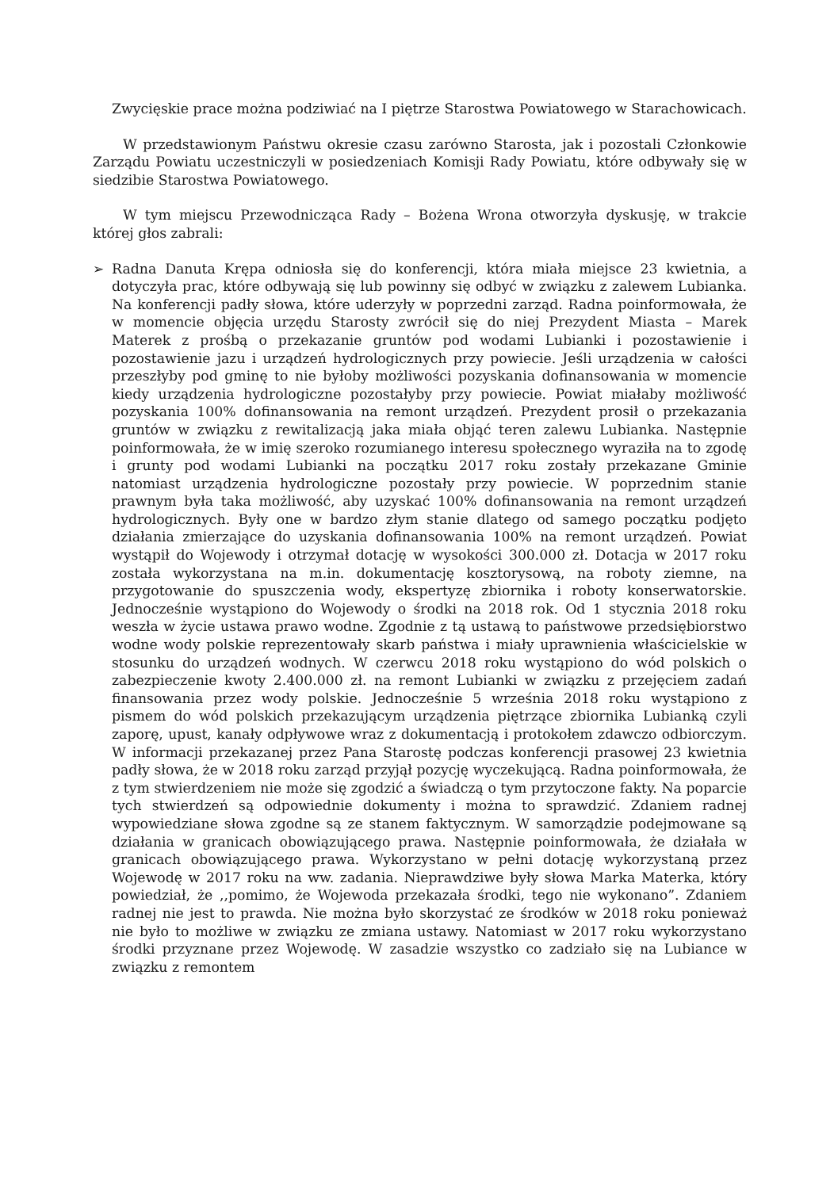Zwycięskie prace można podziwiać na I piętrze Starostwa Powiatowego w Starachowicach.
W przedstawionym Państwu okresie czasu zarówno Starosta, jak i pozostali Członkowie Zarządu Powiatu uczestniczyli w posiedzeniach Komisji Rady Powiatu, które odbywały się w siedzibie Starostwa Powiatowego.
W tym miejscu Przewodnicząca Rady – Bożena Wrona otworzyła dyskusję, w trakcie której głos zabrali:
➢ Radna Danuta Krępa odniosła się do konferencji, która miała miejsce 23 kwietnia, a dotyczyła prac, które odbywają się lub powinny się odbyć w związku z zalewem Lubianka. Na konferencji padły słowa, które uderzyły w poprzedni zarząd. Radna poinformowała, że w momencie objęcia urzędu Starosty zwrócił się do niej Prezydent Miasta – Marek Materek z prośbą o przekazanie gruntów pod wodami Lubianki i pozostawienie i pozostawienie jazu i urządzeń hydrologicznych przy powiecie. Jeśli urządzenia w całości przeszłyby pod gminę to nie byłoby możliwości pozyskania dofinansowania w momencie kiedy urządzenia hydrologiczne pozostałyby przy powiecie. Powiat miałaby możliwość pozyskania 100% dofinansowania na remont urządzeń. Prezydent prosił o przekazania gruntów w związku z rewitalizacją jaka miała objąć teren zalewu Lubianka. Następnie poinformowała, że w imię szeroko rozumianego interesu społecznego wyraziła na to zgodę i grunty pod wodami Lubianki na początku 2017 roku zostały przekazane Gminie natomiast urządzenia hydrologiczne pozostały przy powiecie. W poprzednim stanie prawnym była taka możliwość, aby uzyskać 100% dofinansowania na remont urządzeń hydrologicznych. Były one w bardzo złym stanie dlatego od samego początku podjęto działania zmierzające do uzyskania dofinansowania 100% na remont urządzeń. Powiat wystąpił do Wojewody i otrzymał dotację w wysokości 300.000 zł. Dotacja w 2017 roku została wykorzystana na m.in. dokumentację kosztorysową, na roboty ziemne, na przygotowanie do spuszczenia wody, ekspertyzę zbiornika i roboty konserwatorskie. Jednocześnie wystąpiono do Wojewody o środki na 2018 rok. Od 1 stycznia 2018 roku weszła w życie ustawa prawo wodne. Zgodnie z tą ustawą to państwowe przedsiębiorstwo wodne wody polskie reprezentowały skarb państwa i miały uprawnienia właścicielskie w stosunku do urządzeń wodnych. W czerwcu 2018 roku wystąpiono do wód polskich o zabezpieczenie kwoty 2.400.000 zł. na remont Lubianki w związku z przejęciem zadań finansowania przez wody polskie. Jednocześnie 5 września 2018 roku wystąpiono z pismem do wód polskich przekazującym urządzenia piętrzące zbiornika Lubianką czyli zaporę, upust, kanały odpływowe wraz z dokumentacją i protokołem zdawczo odbiorczym. W informacji przekazanej przez Pana Starostę podczas konferencji prasowej 23 kwietnia padły słowa, że w 2018 roku zarząd przyjął pozycję wyczekującą. Radna poinformowała, że z tym stwierdzeniem nie może się zgodzić a świadczą o tym przytoczone fakty. Na poparcie tych stwierdzeń są odpowiednie dokumenty i można to sprawdzić. Zdaniem radnej wypowiedziane słowa zgodne są ze stanem faktycznym. W samorządzie podejmowane są działania w granicach obowiązującego prawa. Następnie poinformowała, że działała w granicach obowiązującego prawa. Wykorzystano w pełni dotację wykorzystaną przez Wojewodę w 2017 roku na ww. zadania. Nieprawdziwe były słowa Marka Materka, który powiedział, że ,,pomimo, że Wojewoda przekazała środki, tego nie wykonano”. Zdaniem radnej nie jest to prawda. Nie można było skorzystać ze środków w 2018 roku ponieważ nie było to możliwe w związku ze zmiana ustawy. Natomiast w 2017 roku wykorzystano środki przyznane przez Wojewodę. W zasadzie wszystko co zadziało się na Lubiance w związku z remontem